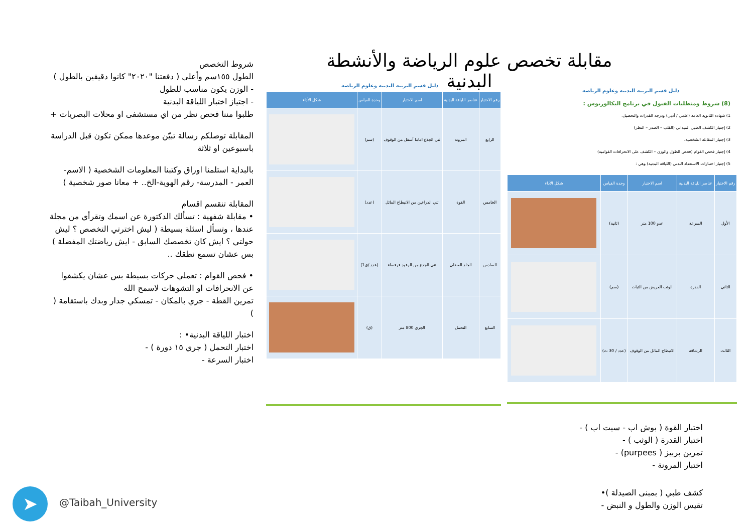مقابلة تخصص علوم الرياضة والأنشطة البدنية
شروط التخصص
الطول ١٥٥سم وأعلى ( دفعتنا "٢٠٢٠" كانوا دقيقين بالطول )
- الوزن يكون مناسب للطول
- اجتياز اختبار اللياقة البدنية
طلبوا مننا فحص نظر من اي مستشفى او محلات البصريات +
المقابلة توصلكم رسالة تبيّن موعدها ممكن تكون قبل الدراسة باسبوعين او ثلاثة
بالبداية استلمنا اوراق وكتبنا المعلومات الشخصية ( الاسم- العمر - المدرسة- رقم الهوية-الخ.. + معانا صور شخصية )
المقابلة تنقسم اقسام
• مقابلة شفهية : تسألك الدكتورة عن اسمك وتقرأي من مجلة عندها ، وتسأل اسئلة بسيطة ( ليش اخترتي التخصص ؟ ليش حولتي ؟ ايش كان تخصصك السابق - ايش رياضتك المفضلة )
بس عشان تسمع نطقك ..
• فحص القوام : تعملي حركات بسيطة بس عشان يكشفوا عن الانحرافات او التشوهات لاسمح الله
تمرين القطة - جري بالمكان - تمسكي جدار وبدك باستقامة ( )
اختبار اللياقة البدنية• :
اختبار التحمل ( جري ١٥ دورة ) -
اختبار السرعة -
دليل قسم التربية البدنية وعلوم الرياضة
| رقم الاختبار | عناصر اللياقة البدنية | اسم الاختبار | وحدة القياس | شكل الأداء |
| --- | --- | --- | --- | --- |
| الرابع | المرونة | ثني الجذع اماما أسفل من الوقوف | (سم) | |
| الخامس | القوة | ثني الذراعين من الانبطاح المائل | (عدد) | |
| السادس | الجلد العضلي | ثني الجذع من الرقود قرفصاء | (عدد /ق1) | |
| السابع | التحمل | الجري 800 متر | (ق) | |
دليل قسم التربية البدنية وعلوم الرياضة
(8) شروط ومتطلبات القبول في برنامج البكالوريوس :
1) شهادة الثانوية العامة (علمي / أدبي) ودرجة القدرات والتحصيل.
2) إجتياز الكشف الطبي الميداني (القلب – الصدر – النظر)
3) إجتياز المقابلة الشخصية.
4) إجتياز فحص القوام (فحص الطول والوزن – الكشف على الانحرافات القوامية)
5) إجتياز اختبارات الاستعداد البدني (اللياقة البدنية) وهي :
| رقم الاختبار | عناصر اللياقة البدنية | اسم الاختبار | وحدة القياس | شكل الأداء |
| --- | --- | --- | --- | --- |
| الأول | السرعة | عدو 100 متر | (ثانية) | |
| الثاني | القدرة | الوثب العريض من الثبات | (سم) | |
| الثالث | الرشاقة | الانبطاح المائل من الوقوف | (عدد / 30 ث) | |
اختبار القوة ( بوش اب - سيت اب ) -
اختبار القدرة ( الوثب ) -
تمرين بربيز ( purpees) -
اختبار المرونة -
كشف طبي ( بمبنى الصيدلة )•
تقيس الوزن والطول و النبض -
➤ @Taibah_University